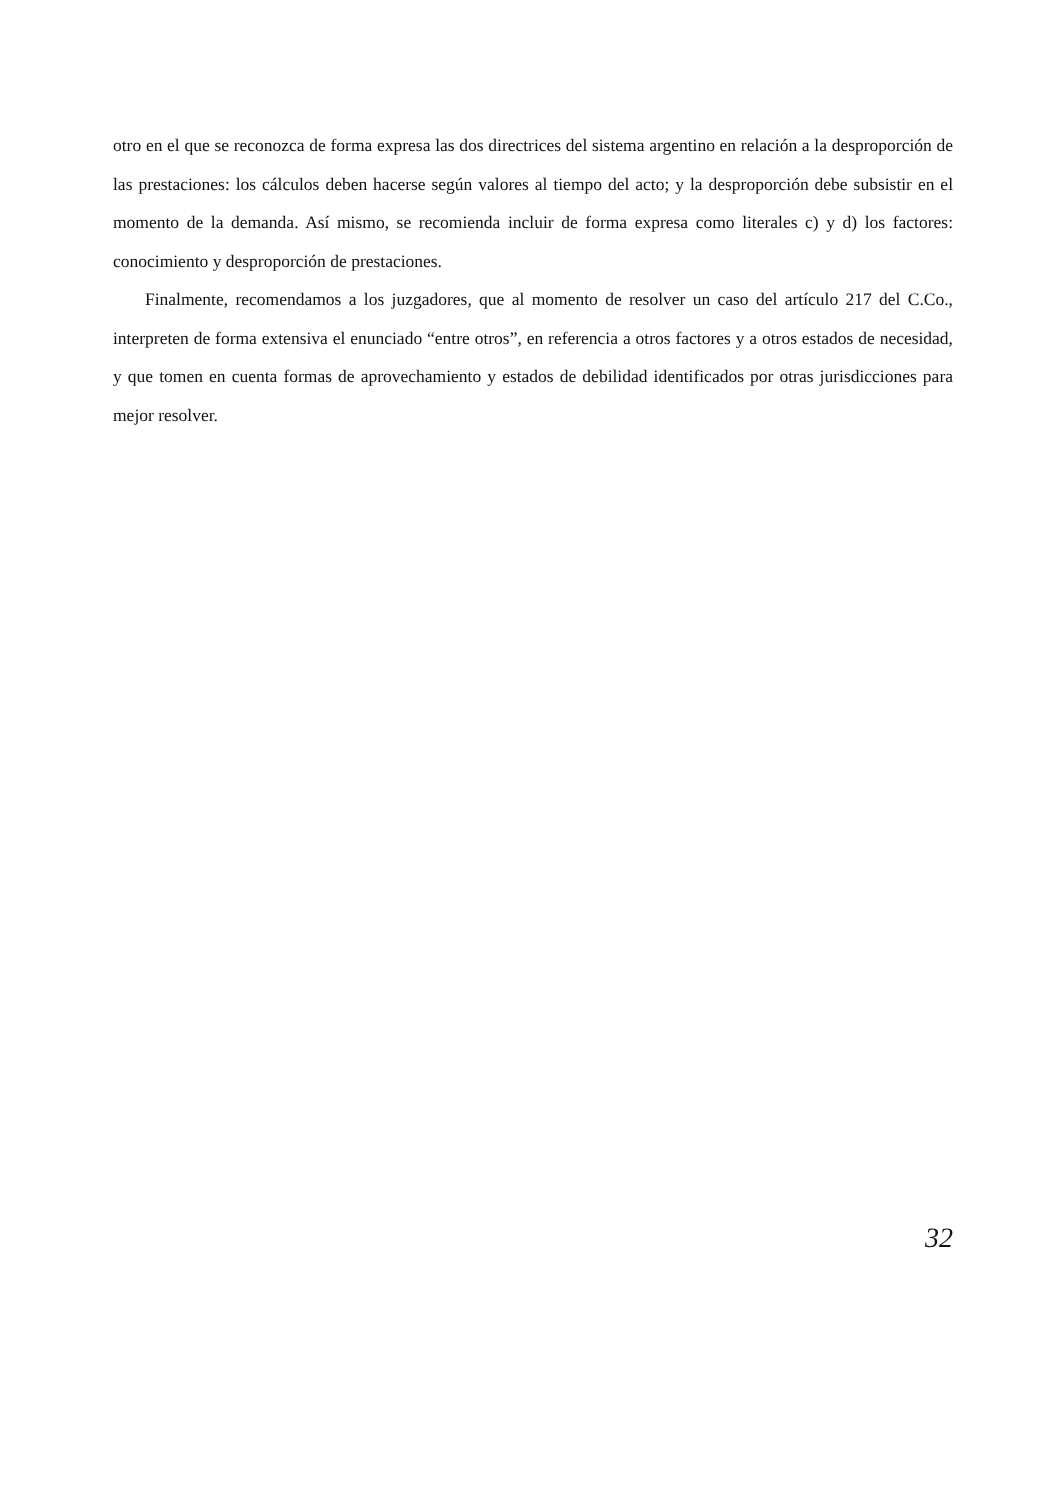otro en el que se reconozca de forma expresa las dos directrices del sistema argentino en relación a la desproporción de las prestaciones: los cálculos deben hacerse según valores al tiempo del acto; y la desproporción debe subsistir en el momento de la demanda. Así mismo, se recomienda incluir de forma expresa como literales c) y d) los factores: conocimiento y desproporción de prestaciones.
Finalmente, recomendamos a los juzgadores, que al momento de resolver un caso del artículo 217 del C.Co., interpreten de forma extensiva el enunciado “entre otros”, en referencia a otros factores y a otros estados de necesidad, y que tomen en cuenta formas de aprovechamiento y estados de debilidad identificados por otras jurisdicciones para mejor resolver.
32